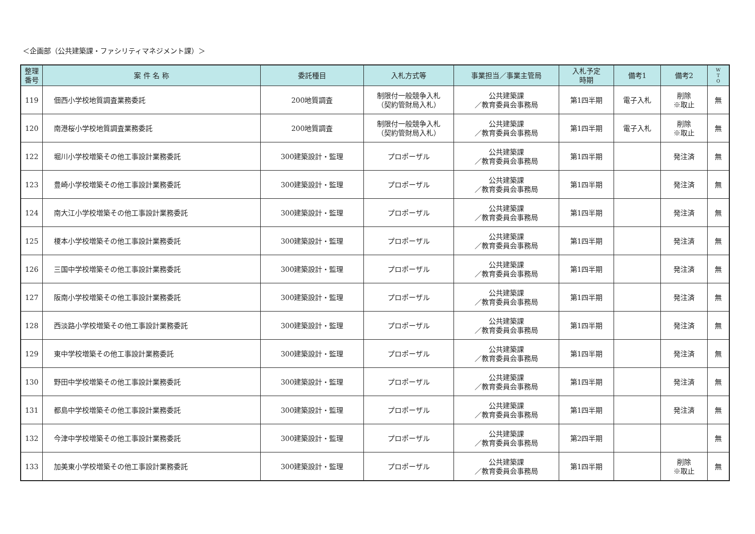＜企画部（公共建築課・ファシリティマネジメント課）＞
| 整理 番号 | 案 件 名 称 | 委託種目 | 入札方式等 | 事業担当／事業主管局 | 入札予定 時期 | 備考1 | 備考2 | W T O |
| --- | --- | --- | --- | --- | --- | --- | --- | --- |
| 119 | 佃西小学校地質調査業務委託 | 200地質調査 | 制限付一般競争入札 （契約管財局入札） | 公共建築課 ／教育委員会事務局 | 第1四半期 | 電子入札 | 削除 ※取止 | 無 |
| 120 | 南港桜小学校地質調査業務委託 | 200地質調査 | 制限付一般競争入札 （契約管財局入札） | 公共建築課 ／教育委員会事務局 | 第1四半期 | 電子入札 | 削除 ※取止 | 無 |
| 122 | 堀川小学校増築その他工事設計業務委託 | 300建築設計・監理 | プロポーザル | 公共建築課 ／教育委員会事務局 | 第1四半期 | | 発注済 | 無 |
| 123 | 豊崎小学校増築その他工事設計業務委託 | 300建築設計・監理 | プロポーザル | 公共建築課 ／教育委員会事務局 | 第1四半期 | | 発注済 | 無 |
| 124 | 南大江小学校増築その他工事設計業務委託 | 300建築設計・監理 | プロポーザル | 公共建築課 ／教育委員会事務局 | 第1四半期 | | 発注済 | 無 |
| 125 | 榎本小学校増築その他工事設計業務委託 | 300建築設計・監理 | プロポーザル | 公共建築課 ／教育委員会事務局 | 第1四半期 | | 発注済 | 無 |
| 126 | 三国中学校増築その他工事設計業務委託 | 300建築設計・監理 | プロポーザル | 公共建築課 ／教育委員会事務局 | 第1四半期 | | 発注済 | 無 |
| 127 | 阪南小学校増築その他工事設計業務委託 | 300建築設計・監理 | プロポーザル | 公共建築課 ／教育委員会事務局 | 第1四半期 | | 発注済 | 無 |
| 128 | 西淡路小学校増築その他工事設計業務委託 | 300建築設計・監理 | プロポーザル | 公共建築課 ／教育委員会事務局 | 第1四半期 | | 発注済 | 無 |
| 129 | 東中学校増築その他工事設計業務委託 | 300建築設計・監理 | プロポーザル | 公共建築課 ／教育委員会事務局 | 第1四半期 | | 発注済 | 無 |
| 130 | 野田中学校増築その他工事設計業務委託 | 300建築設計・監理 | プロポーザル | 公共建築課 ／教育委員会事務局 | 第1四半期 | | 発注済 | 無 |
| 131 | 都島中学校増築その他工事設計業務委託 | 300建築設計・監理 | プロポーザル | 公共建築課 ／教育委員会事務局 | 第1四半期 | | 発注済 | 無 |
| 132 | 今津中学校増築その他工事設計業務委託 | 300建築設計・監理 | プロポーザル | 公共建築課 ／教育委員会事務局 | 第2四半期 | | | 無 |
| 133 | 加美東小学校増築その他工事設計業務委託 | 300建築設計・監理 | プロポーザル | 公共建築課 ／教育委員会事務局 | 第1四半期 | | 削除 ※取止 | 無 |